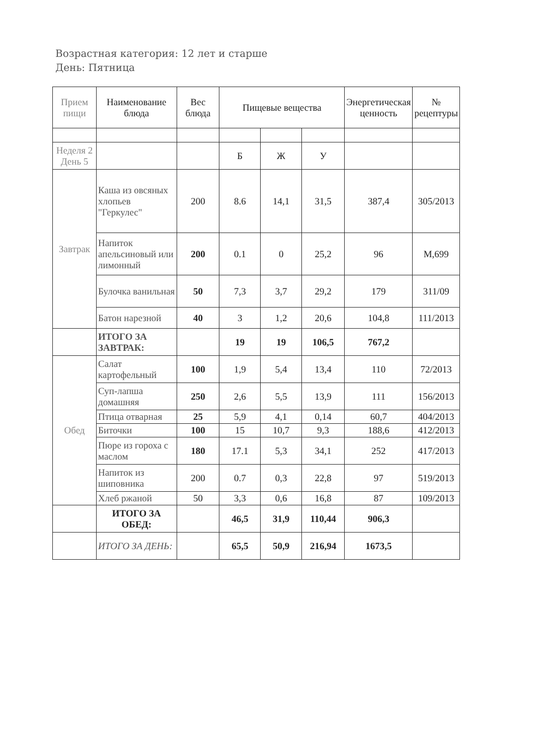Возрастная категория: 12 лет и старше
День: Пятница
| Прием пищи | Наименование блюда | Вес блюда | Пищевые вещества | | | Энергетическая ценность | № рецептуры |
| --- | --- | --- | --- | --- | --- | --- | --- |
| Неделя 2 День 5 | | | Б | Ж | У | | |
| Завтрак | Каша из овсяных хлопьев "Геркулес" | 200 | 8.6 | 14,1 | 31,5 | 387,4 | 305/2013 |
| | Напиток апельсиновый или лимонный | 200 | 0.1 | 0 | 25,2 | 96 | М,699 |
| | Булочка ванильная | 50 | 7,3 | 3,7 | 29,2 | 179 | 311/09 |
| | Батон нарезной | 40 | 3 | 1,2 | 20,6 | 104,8 | 111/2013 |
| | ИТОГО ЗА ЗАВТРАК: | | 19 | 19 | 106,5 | 767,2 | |
| Обед | Салат картофельный | 100 | 1,9 | 5,4 | 13,4 | 110 | 72/2013 |
| | Суп-лапша домашняя | 250 | 2,6 | 5,5 | 13,9 | 111 | 156/2013 |
| | Птица отварная | 25 | 5,9 | 4,1 | 0,14 | 60,7 | 404/2013 |
| | Биточки | 100 | 15 | 10,7 | 9,3 | 188,6 | 412/2013 |
| | Пюре из гороха с маслом | 180 | 17.1 | 5,3 | 34,1 | 252 | 417/2013 |
| | Напиток из шиповника | 200 | 0.7 | 0,3 | 22,8 | 97 | 519/2013 |
| | Хлеб ржаной | 50 | 3,3 | 0,6 | 16,8 | 87 | 109/2013 |
| | ИТОГО ЗА ОБЕД: | | 46,5 | 31,9 | 110,44 | 906,3 | |
| | ИТОГО ЗА ДЕНЬ: | | 65,5 | 50,9 | 216,94 | 1673,5 | |